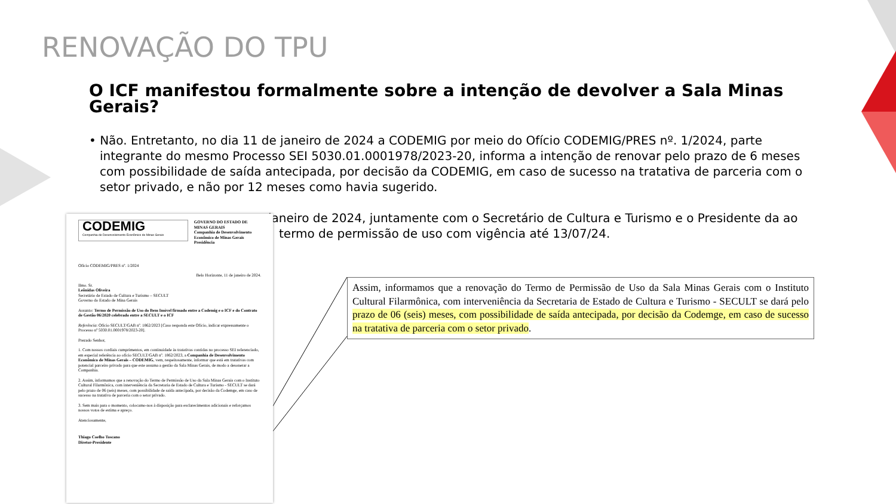RENOVAÇÃO DO TPU
O ICF manifestou formalmente sobre a intenção de devolver a Sala Minas Gerais?
• Não. Entretanto, no dia 11 de janeiro de 2024 a CODEMIG por meio do Ofício CODEMIG/PRES nº. 1/2024, parte integrante do mesmo Processo SEI 5030.01.0001978/2023-20, informa a intenção de renovar pelo prazo de 6 meses com possibilidade de saída antecipada, por decisão da CODEMIG, em caso de sucesso na tratativa de parceria com o setor privado, e não por 12 meses como havia sugerido.
janeiro de 2024, juntamente com o Secretário de Cultura e Turismo e o Presidente da ao termo de permissão de uso com vigência até 13/07/24.
CODEMIG
Companhia de Desenvolvimento Econômico de Minas Gerais GOVERNO DO ESTADO DE MINAS GERAIS
Companhia de Desenvolvimento Econômico de Minas Gerais
Presidência
Ofício CODEMIG/PRES nº. 1/2024
Belo Horizonte, 11 de janeiro de 2024.
Ilmo. Sr.
Leônidas Oliveira
Secretário de Estado de Cultura e Turismo – SECULT
Governo do Estado de Mina Gerais
Assunto: Termo de Permissão de Uso do Bem Imóvel firmado entre a Codemig e o ICF e do Contrato de Gestão 06/2020 celebrado entre a SECULT e o ICF
Referência: Ofício SECULT/GAB nº. 1862/2023 [Caso responda este Ofício, indicar expressamente o Processo nº 5030.01.0001978/2023-20].
Prezado Senhor,
1. Com nossos cordiais cumprimentos, em continuidade às tratativas contidas no processo SEI referenciado, em especial referência ao ofício SECULT/GAB nº. 1862/2023, a Companhia de Desenvolvimento Econômico de Minas Gerais – CODEMIG, vem, respeitosamente, informar que está em tratativas com potencial parceiro privado para que este assuma a gestão da Sala Minas Gerais, de modo a desonerar a Companhia.
2. Assim, informamos que a renovação do Termo de Permissão de Uso da Sala Minas Gerais com o Instituto Cultural Filarmônica, com interveniência da Secretaria de Estado de Cultura e Turismo - SECULT se dará pelo prazo de 06 (seis) meses, com possibilidade de saída antecipada, por decisão da Codemge, em caso de sucesso na tratativa de parceria com o setor privado.
3. Sem mais para o momento, colocamo-nos à disposição para esclarecimentos adicionais e reforçamos nossos votos de estima e apreço.
Atenciosamente,
Thiago Coelho Toscano
Diretor-Presidente
Assim, informamos que a renovação do Termo de Permissão de Uso da Sala Minas Gerais com o Instituto Cultural Filarmônica, com interveniência da Secretaria de Estado de Cultura e Turismo - SECULT se dará pelo prazo de 06 (seis) meses, com possibilidade de saída antecipada, por decisão da Codemge, em caso de sucesso na tratativa de parceria com o setor privado.